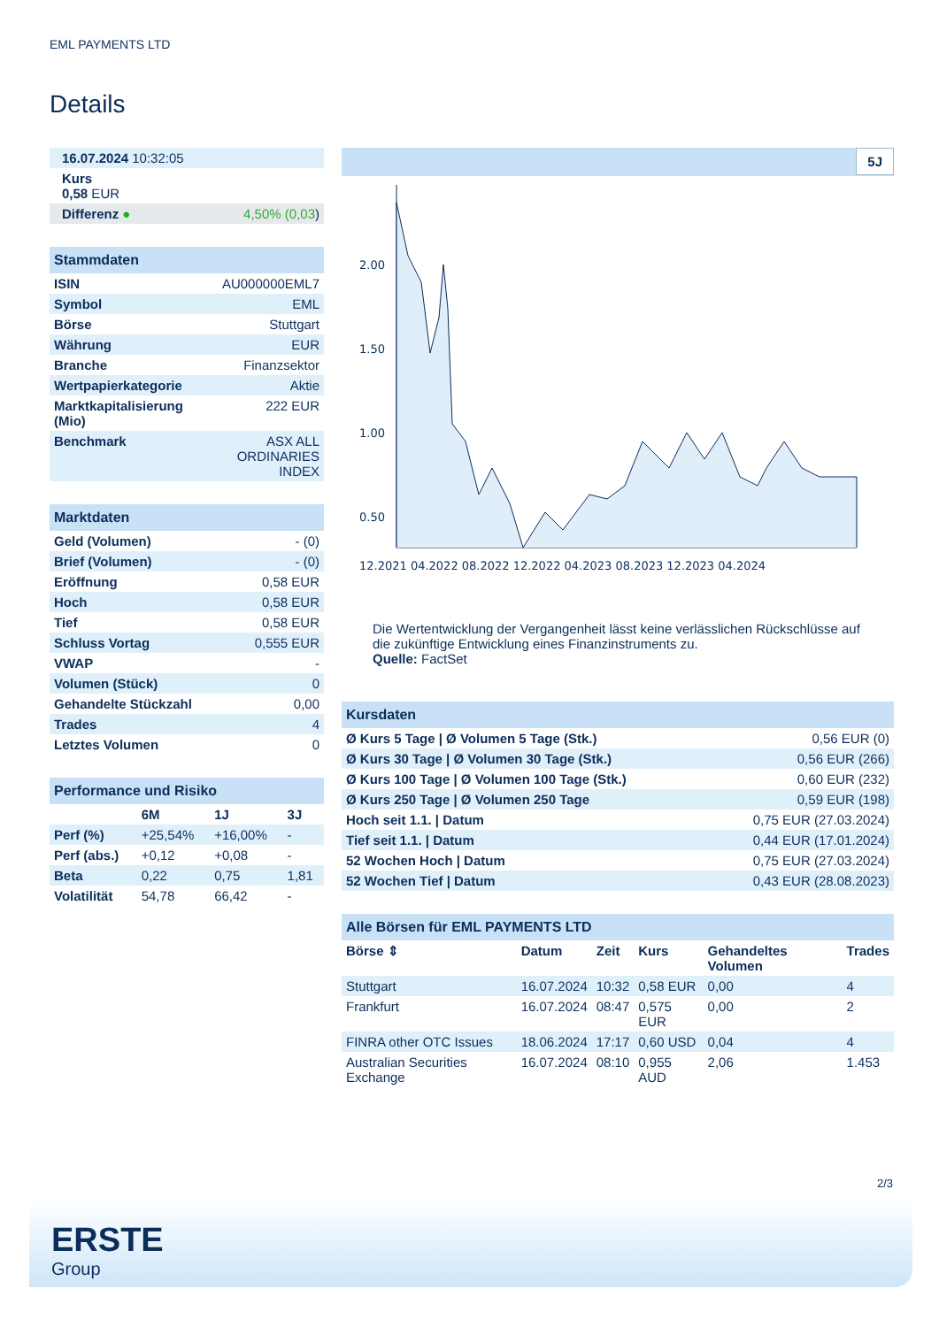EML PAYMENTS LTD
Details
| 16.07.2024 10:32:05 | |
| Kurs 0,58 EUR | |
| Differenz ● | 4,50% (0,03 ) |
| Stammdaten | |
| ISIN | AU000000EML7 |
| Symbol | EML |
| Börse | Stuttgart |
| Währung | EUR |
| Branche | Finanzsektor |
| Wertpapierkategorie | Aktie |
| Marktkapitalisierung (Mio) | 222 EUR |
| Benchmark | ASX ALL ORDINARIES INDEX |
| Marktdaten | |
| Geld (Volumen) | - (0) |
| Brief (Volumen) | - (0) |
| Eröffnung | 0,58 EUR |
| Hoch | 0,58 EUR |
| Tief | 0,58 EUR |
| Schluss Vortag | 0,555 EUR |
| VWAP | - |
| Volumen (Stück) | 0 |
| Gehandelte Stückzahl | 0,00 |
| Trades | 4 |
| Letztes Volumen | 0 |
| Performance und Risiko | | | |
| | 6M | 1J | 3J |
| Perf (%) | +25,54% | +16,00% | - |
| Perf (abs.) | +0,12 | +0,08 | - |
| Beta | 0,22 | 0,75 | 1,81 |
| Volatilität | 54,78 | 66,42 | - |
5J
2.00
1.50
1.00
0.50
12.2021 04.2022 08.2022 12.2022 04.2023 08.2023 12.2023 04.2024
Die Wertentwicklung der Vergangenheit lässt keine verlässlichen Rückschlüsse auf die zukünftige Entwicklung eines Finanzinstruments zu.
Quelle: FactSet
| Kursdaten | |
| Ø Kurs 5 Tage / Ø Volumen 5 Tage (Stk.) | 0,56 EUR (0) |
| Ø Kurs 30 Tage / Ø Volumen 30 Tage (Stk.) | 0,56 EUR (266) |
| Ø Kurs 100 Tage / Ø Volumen 100 Tage (Stk.) | 0,60 EUR (232) |
| Ø Kurs 250 Tage / Ø Volumen 250 Tage | 0,59 EUR (198) |
| Hoch seit 1.1. / Datum | 0,75 EUR (27.03.2024) |
| Tief seit 1.1. / Datum | 0,44 EUR (17.01.2024) |
| 52 Wochen Hoch / Datum | 0,75 EUR (27.03.2024) |
| 52 Wochen Tief / Datum | 0,43 EUR (28.08.2023) |
| Alle Börsen für EML PAYMENTS LTD | | | | | |
| Börse ⇕ | Datum | Zeit | Kurs | Gehandeltes Volumen | Trades |
| Stuttgart | 16.07.2024 | 10:32 | 0,58 EUR | 0,00 | 4 |
| Frankfurt | 16.07.2024 | 08:47 | 0,575 EUR | 0,00 | 2 |
| FINRA other OTC Issues | 18.06.2024 | 17:17 | 0,60 USD | 0,04 | 4 |
| Australian Securities Exchange | 16.07.2024 | 08:10 | 0,955 AUD | 2,06 | 1.453 |
2/3
ERSTE
Group